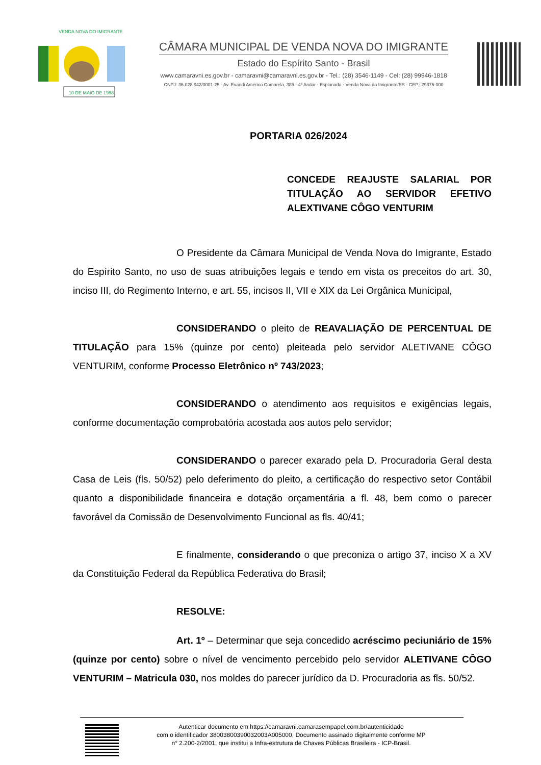10 DE MAIO DE 1988
VENDA NOVA DO IMIGRANTE
CÂMARA MUNICIPAL DE VENDA NOVA DO IMIGRANTE
Estado do Espírito Santo - Brasil
www.camaravni.es.gov.br - camaravni@camaravni.es.gov.br - Tel.: (28) 3546-1149 - Cel: (28) 99946-1818
CNPJ: 36.028.942/0001-25 - Av. Evandi Américo Comarela, 385 - 4ª Andar - Esplanada - Venda Nova do Imigrante/ES - CEP.: 29375-000
PORTARIA 026/2024
CONCEDE REAJUSTE SALARIAL POR TITULAÇÃO AO SERVIDOR EFETIVO ALEXTIVANE CÔGO VENTURIM
O Presidente da Câmara Municipal de Venda Nova do Imigrante, Estado do Espírito Santo, no uso de suas atribuições legais e tendo em vista os preceitos do art. 30, inciso III, do Regimento Interno, e art. 55, incisos II, VII e XIX da Lei Orgânica Municipal,
CONSIDERANDO o pleito de REAVALIAÇÃO DE PERCENTUAL DE TITULAÇÃO para 15% (quinze por cento) pleiteada pelo servidor ALETIVANE CÔGO VENTURIM, conforme Processo Eletrônico nº 743/2023;
CONSIDERANDO o atendimento aos requisitos e exigências legais, conforme documentação comprobatória acostada aos autos pelo servidor;
CONSIDERANDO o parecer exarado pela D. Procuradoria Geral desta Casa de Leis (fls. 50/52) pelo deferimento do pleito, a certificação do respectivo setor Contábil quanto a disponibilidade financeira e dotação orçamentária a fl. 48, bem como o parecer favorável da Comissão de Desenvolvimento Funcional as fls. 40/41;
E finalmente, considerando o que preconiza o artigo 37, inciso X a XV da Constituição Federal da República Federativa do Brasil;
RESOLVE:
Art. 1º – Determinar que seja concedido acréscimo peciuniário de 15% (quinze por cento) sobre o nível de vencimento percebido pelo servidor ALETIVANE CÔGO VENTURIM – Matricula 030, nos moldes do parecer jurídico da D. Procuradoria as fls. 50/52.
Autenticar documento em https://camaravni.camarasempapel.com.br/autenticidade
com o identificador 38003800390032003A005000, Documento assinado digitalmente conforme MP
n° 2.200-2/2001, que institui a Infra-estrutura de Chaves Públicas Brasileira - ICP-Brasil.